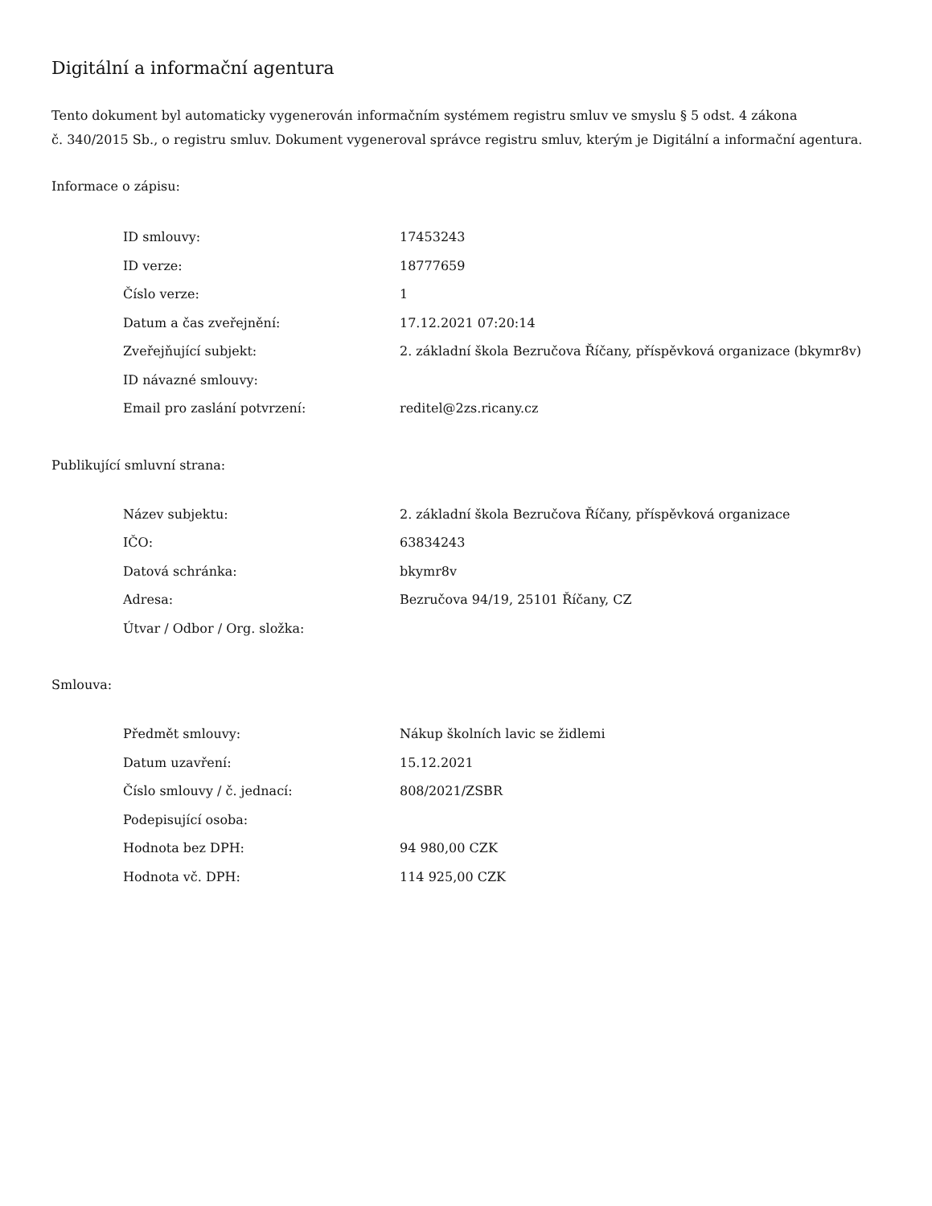Digitální a informační agentura
Tento dokument byl automaticky vygenerován informačním systémem registru smluv ve smyslu § 5 odst. 4 zákona
č. 340/2015 Sb., o registru smluv. Dokument vygeneroval správce registru smluv, kterým je Digitální a informační agentura.
Informace o zápisu:
| ID smlouvy: | 17453243 |
| ID verze: | 18777659 |
| Číslo verze: | 1 |
| Datum a čas zveřejnění: | 17.12.2021 07:20:14 |
| Zveřejňující subjekt: | 2. základní škola Bezručova Říčany, příspěvková organizace (bkymr8v) |
| ID návazné smlouvy: | |
| Email pro zaslání potvrzení: | reditel@2zs.ricany.cz |
Publikující smluvní strana:
| Název subjektu: | 2. základní škola Bezručova Říčany, příspěvková organizace |
| IČO: | 63834243 |
| Datová schránka: | bkymr8v |
| Adresa: | Bezručova 94/19, 25101 Říčany, CZ |
| Útvar / Odbor / Org. složka: | |
Smlouva:
| Předmět smlouvy: | Nákup školních lavic se židlemi |
| Datum uzavření: | 15.12.2021 |
| Číslo smlouvy / č. jednací: | 808/2021/ZSBR |
| Podepisující osoba: | |
| Hodnota bez DPH: | 94 980,00 CZK |
| Hodnota vč. DPH: | 114 925,00 CZK |